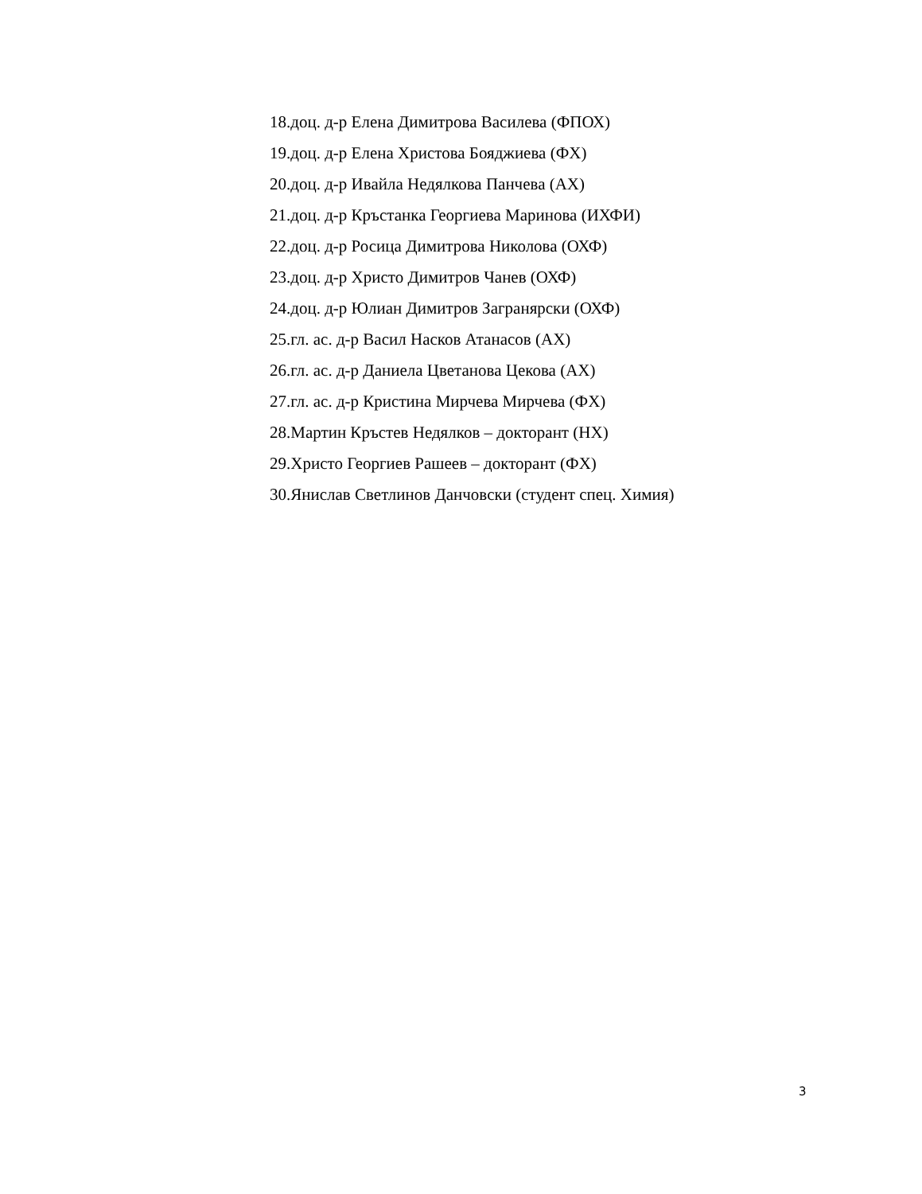18.доц. д-р Елена Димитрова Василева (ФПОХ)
19.доц. д-р Елена Христова Бояджиева (ФХ)
20.доц. д-р Ивайла Недялкова Панчева (АХ)
21.доц. д-р Кръстанка Георгиева Маринова (ИХФИ)
22.доц. д-р Росица Димитрова Николова (ОХФ)
23.доц. д-р Христо Димитров Чанев (ОХФ)
24.доц. д-р Юлиан Димитров Загранярски (ОХФ)
25.гл. ас. д-р Васил Насков Атанасов (АХ)
26.гл. ас. д-р Даниела Цветанова Цекова (АХ)
27.гл. ас. д-р Кристина Мирчева Мирчева (ФХ)
28.Мартин Кръстев Недялков – докторант (НХ)
29.Христо Георгиев Рашеев – докторант (ФХ)
30.Янислав Светлинов Данчовски (студент спец. Химия)
3